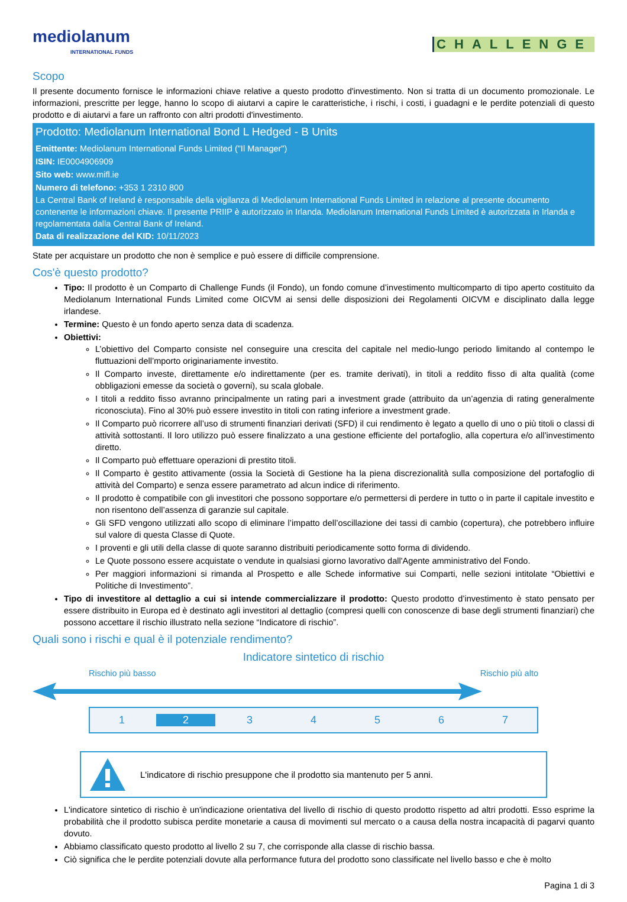mediolanum
INTERNATIONAL FUNDS
CHALLENGE
Scopo
Il presente documento fornisce le informazioni chiave relative a questo prodotto d'investimento. Non si tratta di un documento promozionale. Le informazioni, prescritte per legge, hanno lo scopo di aiutarvi a capire le caratteristiche, i rischi, i costi, i guadagni e le perdite potenziali di questo prodotto e di aiutarvi a fare un raffronto con altri prodotti d'investimento.
Prodotto: Mediolanum International Bond L Hedged - B Units
Emittente: Mediolanum International Funds Limited ("Il Manager")
ISIN: IE0004906909
Sito web: www.mifl.ie
Numero di telefono: +353 1 2310 800
La Central Bank of Ireland è responsabile della vigilanza di Mediolanum International Funds Limited in relazione al presente documento contenente le informazioni chiave. Il presente PRIIP è autorizzato in Irlanda. Mediolanum International Funds Limited è autorizzata in Irlanda e regolamentata dalla Central Bank of Ireland.
Data di realizzazione del KID: 10/11/2023
State per acquistare un prodotto che non è semplice e può essere di difficile comprensione.
Cos'è questo prodotto?
Tipo: Il prodotto è un Comparto di Challenge Funds (il Fondo), un fondo comune d’investimento multicomparto di tipo aperto costituito da Mediolanum International Funds Limited come OICVM ai sensi delle disposizioni dei Regolamenti OICVM e disciplinato dalla legge irlandese.
Termine: Questo è un fondo aperto senza data di scadenza.
Obiettivi:
L’obiettivo del Comparto consiste nel conseguire una crescita del capitale nel medio-lungo periodo limitando al contempo le fluttuazioni dell’mporto originariamente investito.
Il Comparto investe, direttamente e/o indirettamente (per es. tramite derivati), in titoli a reddito fisso di alta qualità (come obbligazioni emesse da società o governi), su scala globale.
I titoli a reddito fisso avranno principalmente un rating pari a investment grade (attribuito da un’agenzia di rating generalmente riconosciuta). Fino al 30% può essere investito in titoli con rating inferiore a investment grade.
Il Comparto può ricorrere all’uso di strumenti finanziari derivati (SFD) il cui rendimento è legato a quello di uno o più titoli o classi di attività sottostanti. Il loro utilizzo può essere finalizzato a una gestione efficiente del portafoglio, alla copertura e/o all’investimento diretto.
Il Comparto può effettuare operazioni di prestito titoli.
Il Comparto è gestito attivamente (ossia la Società di Gestione ha la piena discrezionalità sulla composizione del portafoglio di attività del Comparto) e senza essere parametrato ad alcun indice di riferimento.
Il prodotto è compatibile con gli investitori che possono sopportare e/o permettersi di perdere in tutto o in parte il capitale investito e non risentono dell’assenza di garanzie sul capitale.
Gli SFD vengono utilizzati allo scopo di eliminare l’impatto dell’oscillazione dei tassi di cambio (copertura), che potrebbero influire sul valore di questa Classe di Quote.
I proventi e gli utili della classe di quote saranno distribuiti periodicamente sotto forma di dividendo.
Le Quote possono essere acquistate o vendute in qualsiasi giorno lavorativo dall'Agente amministrativo del Fondo.
Per maggiori informazioni si rimanda al Prospetto e alle Schede informative sui Comparti, nelle sezioni intitolate “Obiettivi e Politiche di Investimento”.
Tipo di investitore al dettaglio a cui si intende commercializzare il prodotto: Questo prodotto d’investimento è stato pensato per essere distribuito in Europa ed è destinato agli investitori al dettaglio (compresi quelli con conoscenze di base degli strumenti finanziari) che possono accettare il rischio illustrato nella sezione “Indicatore di rischio”.
Quali sono i rischi e qual è il potenziale rendimento?
Indicatore sintetico di rischio
Rischio più basso Rischio più alto
1 2 3 4 5 6 7
L'indicatore di rischio presuppone che il prodotto sia mantenuto per 5 anni.
L'indicatore sintetico di rischio è un'indicazione orientativa del livello di rischio di questo prodotto rispetto ad altri prodotti. Esso esprime la probabilità che il prodotto subisca perdite monetarie a causa di movimenti sul mercato o a causa della nostra incapacità di pagarvi quanto dovuto.
Abbiamo classificato questo prodotto al livello 2 su 7, che corrisponde alla classe di rischio bassa.
Ciò significa che le perdite potenziali dovute alla performance futura del prodotto sono classificate nel livello basso e che è molto
Pagina 1 di 3